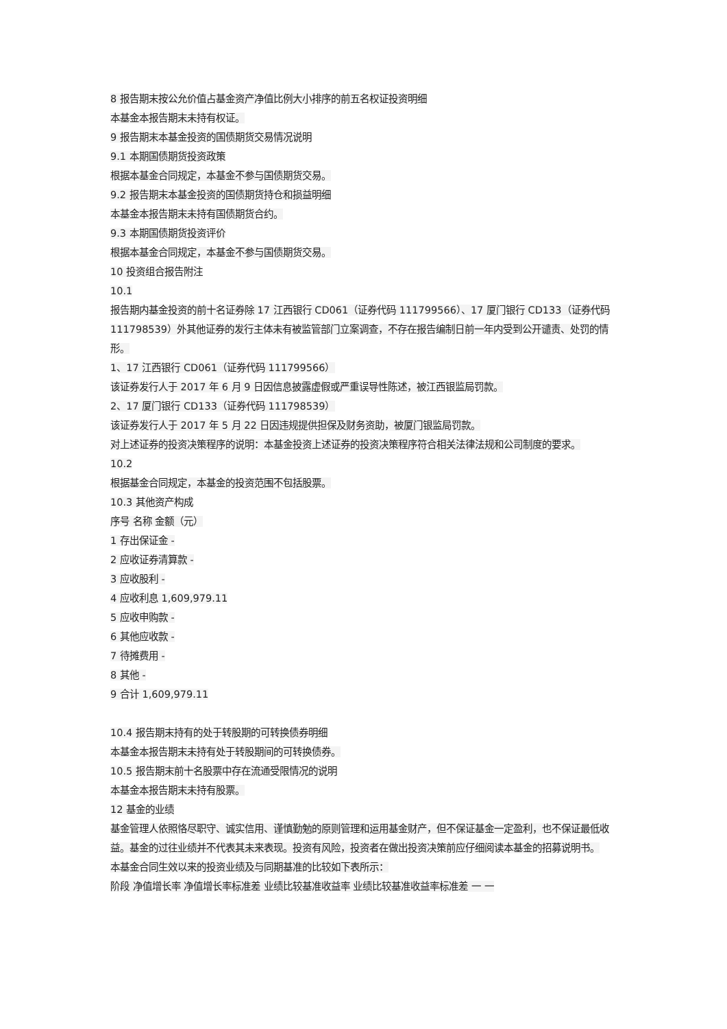8 报告期末按公允价值占基金资产净值比例大小排序的前五名权证投资明细
本基金本报告期末未持有权证。
9 报告期末本基金投资的国债期货交易情况说明
9.1 本期国债期货投资政策
根据本基金合同规定，本基金不参与国债期货交易。
9.2 报告期末本基金投资的国债期货持仓和损益明细
本基金本报告期末未持有国债期货合约。
9.3 本期国债期货投资评价
根据本基金合同规定，本基金不参与国债期货交易。
10 投资组合报告附注
10.1
报告期内基金投资的前十名证券除 17 江西银行 CD061（证券代码 111799566）、17 厦门银行 CD133（证券代码 111798539）外其他证券的发行主体未有被监管部门立案调查，不存在报告编制日前一年内受到公开谴责、处罚的情形。
1、17 江西银行 CD061（证券代码 111799566）
该证券发行人于 2017 年 6 月 9 日因信息披露虚假或严重误导性陈述，被江西银监局罚款。
2、17 厦门银行 CD133（证券代码 111798539）
该证券发行人于 2017 年 5 月 22 日因违规提供担保及财务资助，被厦门银监局罚款。
对上述证券的投资决策程序的说明：本基金投资上述证券的投资决策程序符合相关法律法规和公司制度的要求。
10.2
根据基金合同规定，本基金的投资范围不包括股票。
10.3 其他资产构成
序号 名称 金额（元）
1 存出保证金 -
2 应收证券清算款 -
3 应收股利 -
4 应收利息 1,609,979.11
5 应收申购款 -
6 其他应收款 -
7 待摊费用 -
8 其他 -
9 合计 1,609,979.11
10.4 报告期末持有的处于转股期的可转换债券明细
本基金本报告期末未持有处于转股期间的可转换债券。
10.5 报告期末前十名股票中存在流通受限情况的说明
本基金本报告期末未持有股票。
12 基金的业绩
基金管理人依照恪尽职守、诚实信用、谨慎勤勉的原则管理和运用基金财产，但不保证基金一定盈利，也不保证最低收益。基金的过往业绩并不代表其未来表现。投资有风险，投资者在做出投资决策前应仔细阅读本基金的招募说明书。
本基金合同生效以来的投资业绩及与同期基准的比较如下表所示：
阶段 净值增长率 净值增长率标准差 业绩比较基准收益率 业绩比较基准收益率标准差 一 一